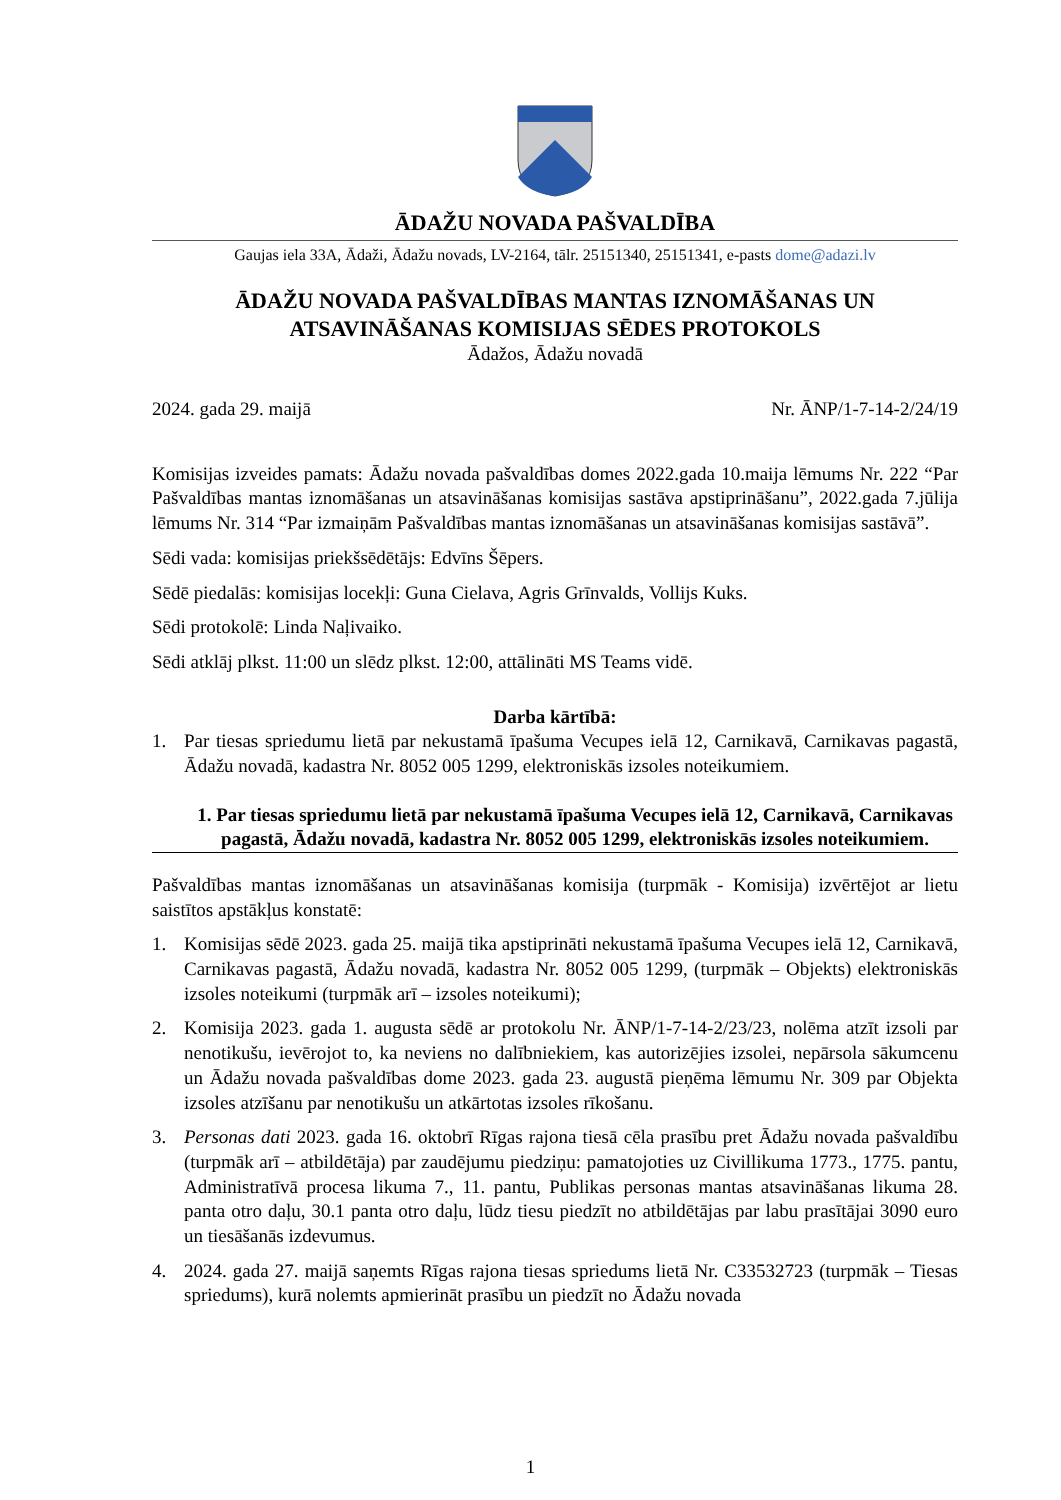ĀDAŽU NOVADA PAŠVALDĪBA
Gaujas iela 33A, Ādaži, Ādažu novads, LV-2164, tālr. 25151340, 25151341, e-pasts dome@adazi.lv
ĀDAŽU NOVADA PAŠVALDĪBAS MANTAS IZNOMĀŠANAS UN ATSAVINĀŠANAS KOMISIJAS SĒDES PROTOKOLS
Ādažos, Ādažu novadā
2024. gada 29. maijā Nr. ĀNP/1-7-14-2/24/19
Komisijas izveides pamats: Ādažu novada pašvaldības domes 2022.gada 10.maija lēmums Nr. 222 “Par Pašvaldības mantas iznomāšanas un atsavināšanas komisijas sastāva apstiprināšanu”, 2022.gada 7.jūlija lēmums Nr. 314 “Par izmaiņām Pašvaldības mantas iznomāšanas un atsavināšanas komisijas sastāvā”.
Sēdi vada: komisijas priekšsēdētājs: Edvīns Šēpers.
Sēdē piedalās: komisijas locekļi: Guna Cielava, Agris Grīnvalds, Vollijs Kuks.
Sēdi protokolē: Linda Naļivaiko.
Sēdi atklāj plkst. 11:00 un slēdz plkst. 12:00, attālināti MS Teams vidē.
Darba kārtībā:
1. Par tiesas spriedumu lietā par nekustamā īpašuma Vecupes ielā 12, Carnikavā, Carnikavas pagastā, Ādažu novadā, kadastra Nr. 8052 005 1299, elektroniskās izsoles noteikumiem.
1. Par tiesas spriedumu lietā par nekustamā īpašuma Vecupes ielā 12, Carnikavā, Carnikavas pagastā, Ādažu novadā, kadastra Nr. 8052 005 1299, elektroniskās izsoles noteikumiem.
Pašvaldības mantas iznomāšanas un atsavināšanas komisija (turpmāk - Komisija) izvērtējot ar lietu saistītos apstākļus konstatē:
1. Komisijas sēdē 2023. gada 25. maijā tika apstiprināti nekustamā īpašuma Vecupes ielā 12, Carnikavā, Carnikavas pagastā, Ādažu novadā, kadastra Nr. 8052 005 1299, (turpmāk – Objekts) elektroniskās izsoles noteikumi (turpmāk arī – izsoles noteikumi);
2. Komisija 2023. gada 1. augusta sēdē ar protokolu Nr. ĀNP/1-7-14-2/23/23, nolēma atzīt izsoli par nenotikušu, ievērojot to, ka neviens no dalībniekiem, kas autorizējies izsolei, nepārsola sākumcenu un Ādažu novada pašvaldības dome 2023. gada 23. augustā pieņēma lēmumu Nr. 309 par Objekta izsoles atzīšanu par nenotikušu un atkārtotas izsoles rīkošanu.
3. Personas dati 2023. gada 16. oktobrī Rīgas rajona tiesā cēla prasību pret Ādažu novada pašvaldību (turpmāk arī – atbildētāja) par zaudējumu piedziņu: pamatojoties uz Civillikuma 1773., 1775. pantu, Administratīvā procesa likuma 7., 11. pantu, Publikas personas mantas atsavināšanas likuma 28. panta otro daļu, 30.1 panta otro daļu, lūdz tiesu piedzīt no atbildētājas par labu prasītājai 3090 euro un tiesāšanās izdevumus.
4. 2024. gada 27. maijā saņemts Rīgas rajona tiesas spriedums lietā Nr. C33532723 (turpmāk – Tiesas spriedums), kurā nolemts apmierināt prasību un piedzīt no Ādažu novada
1